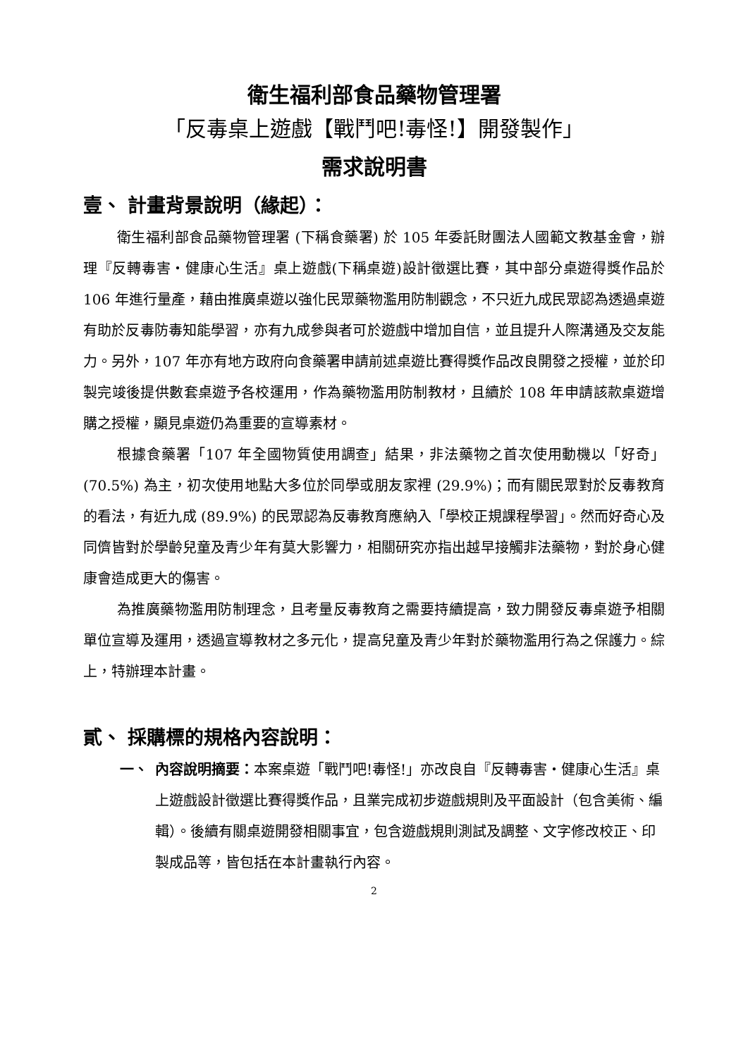衛生福利部食品藥物管理署
「反毒桌上遊戲【戰鬥吧!毒怪!】開發製作」
需求說明書
壹、 計畫背景說明（緣起）：
衛生福利部食品藥物管理署 (下稱食藥署) 於 105 年委託財團法人國範文教基金會，辦理『反轉毒害‧健康心生活』桌上遊戲(下稱桌遊)設計徵選比賽，其中部分桌遊得獎作品於 106 年進行量產，藉由推廣桌遊以強化民眾藥物濫用防制觀念，不只近九成民眾認為透過桌遊有助於反毒防毒知能學習，亦有九成參與者可於遊戲中增加自信，並且提升人際溝通及交友能力。另外，107 年亦有地方政府向食藥署申請前述桌遊比賽得獎作品改良開發之授權，並於印製完竣後提供數套桌遊予各校運用，作為藥物濫用防制教材，且續於 108 年申請該款桌遊增購之授權，顯見桌遊仍為重要的宣導素材。
根據食藥署「107 年全國物質使用調查」結果，非法藥物之首次使用動機以「好奇」 (70.5%) 為主，初次使用地點大多位於同學或朋友家裡 (29.9%)；而有關民眾對於反毒教育的看法，有近九成 (89.9%) 的民眾認為反毒教育應納入「學校正規課程學習」。然而好奇心及同儕皆對於學齡兒童及青少年有莫大影響力，相關研究亦指出越早接觸非法藥物，對於身心健康會造成更大的傷害。
為推廣藥物濫用防制理念，且考量反毒教育之需要持續提高，致力開發反毒桌遊予相關單位宣導及運用，透過宣導教材之多元化，提高兒童及青少年對於藥物濫用行為之保護力。綜上，特辦理本計畫。
貳、 採購標的規格內容說明：
一、 內容說明摘要：本案桌遊「戰鬥吧!毒怪!」亦改良自『反轉毒害‧健康心生活』桌上遊戲設計徵選比賽得獎作品，且業完成初步遊戲規則及平面設計（包含美術、編輯）。後續有關桌遊開發相關事宜，包含遊戲規則測試及調整、文字修改校正、印製成品等，皆包括在本計畫執行內容。
2